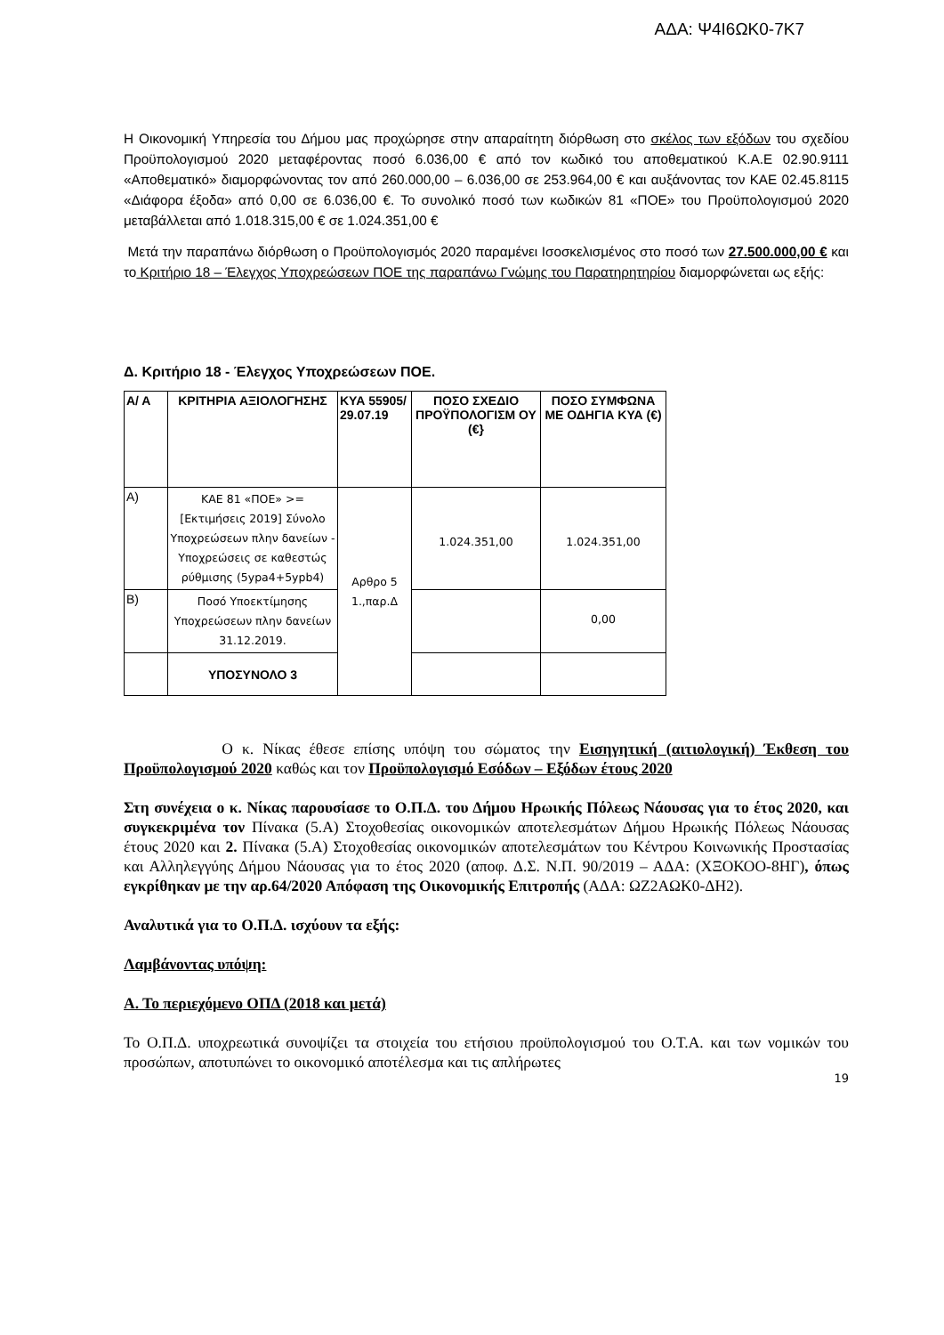ΑΔΑ: Ψ4Ι6ΩΚ0-7Κ7
Η Οικονομική Υπηρεσία του Δήμου μας προχώρησε στην απαραίτητη διόρθωση στο σκέλος των εξόδων του σχεδίου Προϋπολογισμού 2020 μεταφέροντας ποσό 6.036,00 € από τον κωδικό του αποθεματικού Κ.Α.Ε 02.90.9111 «Αποθεματικό» διαμορφώνοντας τον από 260.000,00 – 6.036,00 σε 253.964,00 € και αυξάνοντας τον ΚΑΕ 02.45.8115 «Διάφορα έξοδα» από 0,00 σε 6.036,00 €. Το συνολικό ποσό των κωδικών 81 «ΠΟΕ» του Προϋπολογισμού 2020 μεταβάλλεται από 1.018.315,00 € σε 1.024.351,00 €
Μετά την παραπάνω διόρθωση ο Προϋπολογισμός 2020 παραμένει Ισοσκελισμένος στο ποσό των 27.500.000,00 € και το Κριτήριο 18 – Έλεγχος Υποχρεώσεων ΠΟΕ της παραπάνω Γνώμης του Παρατηρητηρίου διαμορφώνεται ως εξής:
Δ. Κριτήριο 18 - Έλεγχος Υποχρεώσεων ΠΟΕ.
| Α/ Α | ΚΡΙΤΗΡΙΑ ΑΞΙΟΛΟΓΗΣΗΣ | ΚΥΑ 55905/ 29.07.19 | ΠΟΣΟ ΣΧΕΔΙΟ ΠΡΟΫΠΟΛΟΓΙΣΜ ΟΥ (€} | ΠΟΣΟ ΣΥΜΦΩΝΑ ΜΕ ΟΔΗΓΙΑ ΚΥΑ (€) |
| --- | --- | --- | --- | --- |
| Α) | ΚΑΕ 81 «ΠΟΕ» >= [Εκτιμήσεις 2019] Σύνολο Υποχρεώσεων πλην δανείων - Υποχρεώσεις σε καθεστώς ρύθμισης (5ypa4+5ypb4) | Αρθρο 5 1.,παρ.Δ | 1.024.351,00 | 1.024.351,00 |
| Β) | Ποσό Υποεκτίμησης Υποχρεώσεων πλην δανείων 31.12.2019. | | | 0,00 |
| | ΥΠΟΣΥΝΟΛΟ 3 | | | |
Ο κ. Νίκας έθεσε επίσης υπόψη του σώματος την Εισηγητική (αιτιολογική) Έκθεση του Προϋπολογισμού 2020 καθώς και τον Προϋπολογισμό Εσόδων – Εξόδων έτους 2020
Στη συνέχεια ο κ. Νίκας παρουσίασε το Ο.Π.Δ. του Δήμου Ηρωικής Πόλεως Νάουσας για το έτος 2020, και συγκεκριμένα τον Πίνακα (5.Α) Στοχοθεσίας οικονομικών αποτελεσμάτων Δήμου Ηρωικής Πόλεως Νάουσας έτους 2020 και 2. Πίνακα (5.Α) Στοχοθεσίας οικονομικών αποτελεσμάτων του Κέντρου Κοινωνικής Προστασίας και Αλληλεγγύης Δήμου Νάουσας για το έτος 2020 (αποφ. Δ.Σ. Ν.Π. 90/2019 – ΑΔΑ: (ΧΞΟΚΟΟ-8ΗΓ), όπως εγκρίθηκαν με την αρ.64/2020 Απόφαση της Οικονομικής Επιτροπής (ΑΔΑ: ΩΖ2ΑΩΚ0-ΔΗ2).
Αναλυτικά για το Ο.Π.Δ. ισχύουν τα εξής:
Λαμβάνοντας υπόψη:
Α. Το περιεχόμενο ΟΠΔ (2018 και μετά)
Το Ο.Π.Δ. υποχρεωτικά συνοψίζει τα στοιχεία του ετήσιου προϋπολογισμού του Ο.Τ.Α. και των νομικών του προσώπων, αποτυπώνει το οικονομικό αποτέλεσμα και τις απλήρωτες
19